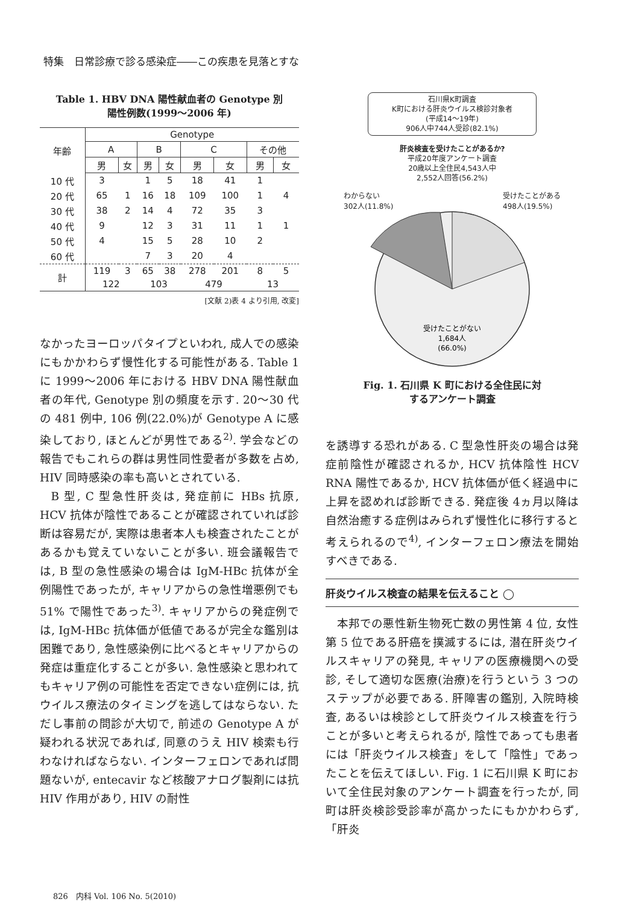特集　日常診療で診る感染症――この疾患を見落とすな
Table 1. HBV DNA 陽性献血者の Genotype 別
陽性例数(1999〜2006 年)
| 年齢 | Genotype | | | | | | | |
| --- | --- | --- | --- | --- | --- | --- | --- | --- |
| | A | | B | | C | | その他 | |
| | 男 | 女 | 男 | 女 | 男 | 女 | 男 | 女 |
| 10 代 | 3 | | 1 | 5 | 18 | 41 | 1 | |
| 20 代 | 65 | 1 | 16 | 18 | 109 | 100 | 1 | 4 |
| 30 代 | 38 | 2 | 14 | 4 | 72 | 35 | 3 | |
| 40 代 | 9 | | 12 | 3 | 31 | 11 | 1 | 1 |
| 50 代 | 4 | | 15 | 5 | 28 | 10 | 2 | |
| 60 代 | | | 7 | 3 | 20 | 4 | | |
| 計 | 119 | 3 | 65 | 38 | 278 | 201 | 8 | 5 |
| | 122 | | 103 | | 479 | | 13 | |
[文献 2)表 4 より引用, 改変]
なかったヨーロッパタイプといわれ, 成人での感染にもかかわらず慢性化する可能性がある. Table 1 に 1999〜2006 年における HBV DNA 陽性献血者の年代, Genotype 別の頻度を示す. 20〜30 代の 481 例中, 106 例(22.0%)が Genotype A に感染しており, ほとんどが男性である<sup>2)</sup>. 学会などの報告でもこれらの群は男性同性愛者が多数を占め, HIV 同時感染の率も高いとされている.
B 型, C 型急性肝炎は, 発症前に HBs 抗原, HCV 抗体が陰性であることが確認されていれば診断は容易だが, 実際は患者本人も検査されたことがあるかも覚えていないことが多い. 班会議報告では, B 型の急性感染の場合は IgM-HBc 抗体が全例陽性であったが, キャリアからの急性増悪例でも 51% で陽性であった<sup>3)</sup>. キャリアからの発症例では, IgM-HBc 抗体価が低値であるが完全な鑑別は困難であり, 急性感染例に比べるとキャリアからの発症は重症化することが多い. 急性感染と思われてもキャリア例の可能性を否定できない症例には, 抗ウイルス療法のタイミングを逃してはならない. ただし事前の問診が大切で, 前述の Genotype A が疑われる状況であれば, 同意のうえ HIV 検索も行わなければならない. インターフェロンであれば問題ないが, entecavir など核酸アナログ製剤には抗 HIV 作用があり, HIV の耐性
石川県K町調査
K町における肝炎ウイルス検診対象者
(平成14〜19年)
906人中744人受診(82.1%)
肝炎検査を受けたことがあるか?
平成20年度アンケート調査
20歳以上全住民4,543人中
2,552人回答(56.2%)
わからない
302人(11.8%) 受けたことがある
498人(19.5%)
受けたことがない
1,684人
(66.0%)
Fig. 1. 石川県 K 町における全住民に対
するアンケート調査
を誘導する恐れがある. C 型急性肝炎の場合は発症前陰性が確認されるか, HCV 抗体陰性 HCV RNA 陽性であるか, HCV 抗体価が低く経過中に上昇を認めれば診断できる. 発症後 4ヵ月以降は自然治癒する症例はみられず慢性化に移行すると考えられるので<sup>4)</sup>, インターフェロン療法を開始すべきである.
肝炎ウイルス検査の結果を伝えること ◯
本邦での悪性新生物死亡数の男性第 4 位, 女性第 5 位である肝癌を撲滅するには, 潜在肝炎ウイルスキャリアの発見, キャリアの医療機関への受診, そして適切な医療(治療)を行うという 3 つのステップが必要である. 肝障害の鑑別, 入院時検査, あるいは検診として肝炎ウイルス検査を行うことが多いと考えられるが, 陰性であっても患者には「肝炎ウイルス検査」をして「陰性」であったことを伝えてほしい. Fig. 1 に石川県 K 町において全住民対象のアンケート調査を行ったが, 同町は肝炎検診受診率が高かったにもかかわらず,「肝炎
826　内科 Vol. 106 No. 5(2010)